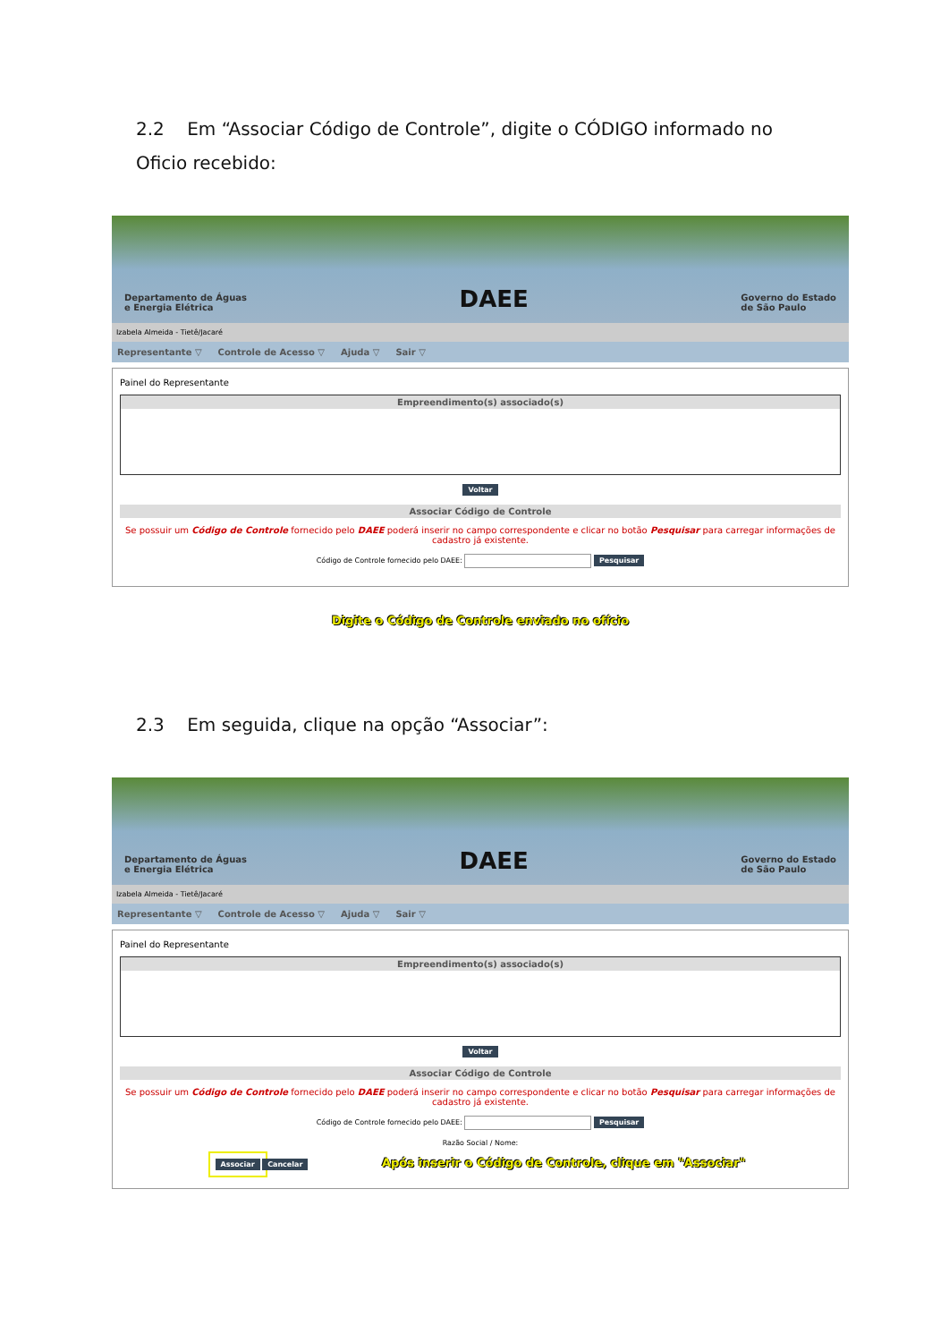2.2 Em “Associar Código de Controle”, digite o CÓDIGO informado no Oficio recebido:
Departamento de Águas
e Energia Elétrica DAEE Governo do Estado
de São Paulo
Izabela Almeida - Tietê/Jacaré
Representante ▽ Controle de Acesso ▽ Ajuda ▽ Sair ▽
Painel do Representante
Empreendimento(s) associado(s)
Voltar
Associar Código de Controle
Se possuir um Código de Controle fornecido pelo DAEE poderá inserir no campo correspondente e clicar no botão Pesquisar para carregar informações de cadastro já existente.
Código de Controle fornecido pelo DAEE: Pesquisar
Digite o Código de Controle enviado no ofício
2.3 Em seguida, clique na opção “Associar”:
Departamento de Águas
e Energia Elétrica DAEE Governo do Estado
de São Paulo
Izabela Almeida - Tietê/Jacaré
Representante ▽ Controle de Acesso ▽ Ajuda ▽ Sair ▽
Painel do Representante
Empreendimento(s) associado(s)
Voltar
Associar Código de Controle
Se possuir um Código de Controle fornecido pelo DAEE poderá inserir no campo correspondente e clicar no botão Pesquisar para carregar informações de cadastro já existente.
Código de Controle fornecido pelo DAEE: Pesquisar
Razão Social / Nome:
Associar Cancelar Após inserir o Código de Controle, clique em "Associar"